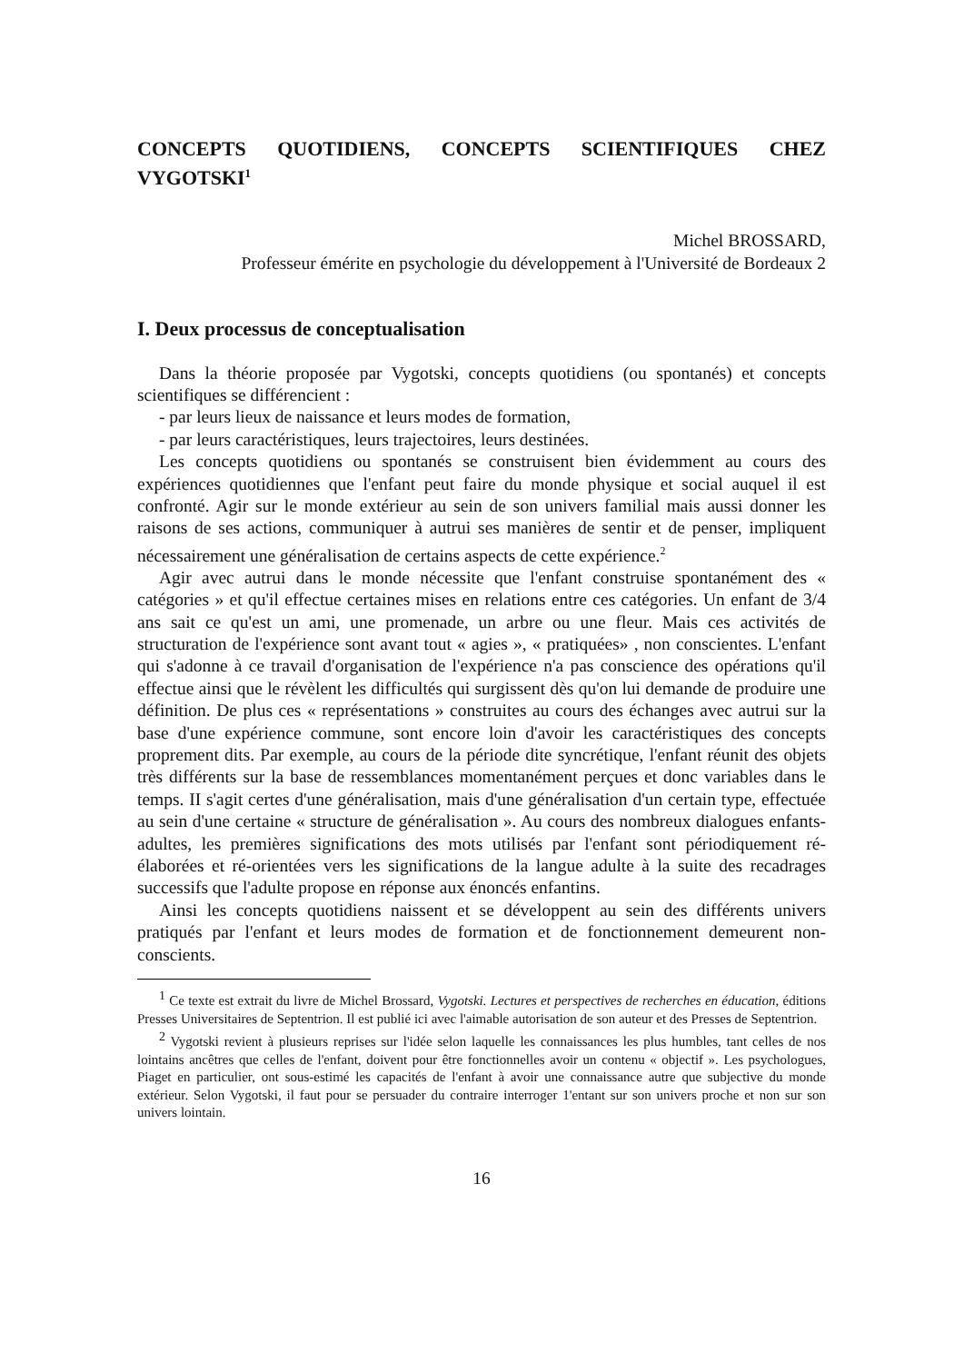CONCEPTS QUOTIDIENS, CONCEPTS SCIENTIFIQUES CHEZ VYGOTSKI<sup>1</sup>
Michel BROSSARD,
Professeur émérite en psychologie du développement à l'Université de Bordeaux 2
I. Deux processus de conceptualisation
Dans la théorie proposée par Vygotski, concepts quotidiens (ou spontanés) et concepts scientifiques se différencient :
- par leurs lieux de naissance et leurs modes de formation,
- par leurs caractéristiques, leurs trajectoires, leurs destinées.
Les concepts quotidiens ou spontanés se construisent bien évidemment au cours des expériences quotidiennes que l'enfant peut faire du monde physique et social auquel il est confronté. Agir sur le monde extérieur au sein de son univers familial mais aussi donner les raisons de ses actions, communiquer à autrui ses manières de sentir et de penser, impliquent nécessairement une généralisation de certains aspects de cette expérience.<sup>2</sup>
Agir avec autrui dans le monde nécessite que l'enfant construise spontanément des « catégories » et qu'il effectue certaines mises en relations entre ces catégories. Un enfant de 3/4 ans sait ce qu'est un ami, une promenade, un arbre ou une fleur. Mais ces activités de structuration de l'expérience sont avant tout « agies », « pratiquées» , non conscientes. L'enfant qui s'adonne à ce travail d'organisation de l'expérience n'a pas conscience des opérations qu'il effectue ainsi que le révèlent les difficultés qui surgissent dès qu'on lui demande de produire une définition. De plus ces « représentations » construites au cours des échanges avec autrui sur la base d'une expérience commune, sont encore loin d'avoir les caractéristiques des concepts proprement dits. Par exemple, au cours de la période dite syncrétique, l'enfant réunit des objets très différents sur la base de ressemblances momentanément perçues et donc variables dans le temps. II s'agit certes d'une généralisation, mais d'une généralisation d'un certain type, effectuée au sein d'une certaine « structure de généralisation ». Au cours des nombreux dialogues enfants-adultes, les premières significations des mots utilisés par l'enfant sont périodiquement ré-élaborées et ré-orientées vers les significations de la langue adulte à la suite des recadrages successifs que l'adulte propose en réponse aux énoncés enfantins.
Ainsi les concepts quotidiens naissent et se développent au sein des différents univers pratiqués par l'enfant et leurs modes de formation et de fonctionnement demeurent non-conscients.
<sup>1</sup> Ce texte est extrait du livre de Michel Brossard, Vygotski. Lectures et perspectives de recherches en éducation, éditions Presses Universitaires de Septentrion. Il est publié ici avec l'aimable autorisation de son auteur et des Presses de Septentrion.
<sup>2</sup> Vygotski revient à plusieurs reprises sur l'idée selon laquelle les connaissances les plus humbles, tant celles de nos lointains ancêtres que celles de l'enfant, doivent pour être fonctionnelles avoir un contenu « objectif ». Les psychologues, Piaget en particulier, ont sous-estimé les capacités de l'enfant à avoir une connaissance autre que subjective du monde extérieur. Selon Vygotski, il faut pour se persuader du contraire interroger 1'entant sur son univers proche et non sur son univers lointain.
16